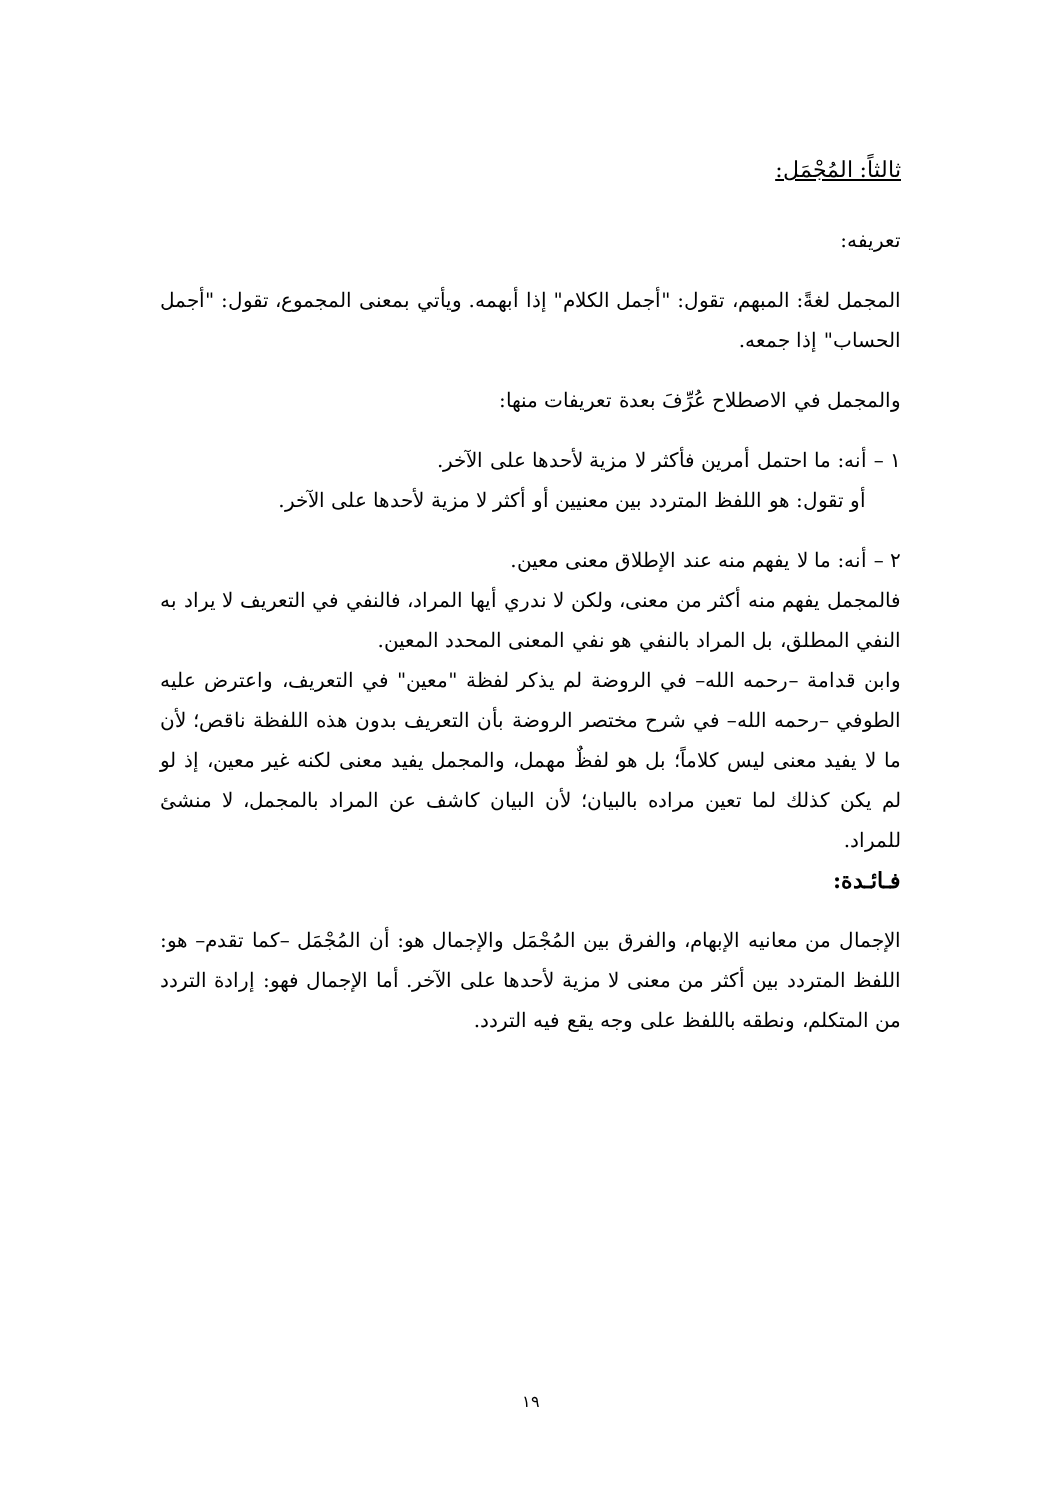ثالثاً: المُجْمَل:
تعريفه:
المجمل لغةً: المبهم، تقول: "أجمل الكلام" إذا أبهمه. ويأتي بمعنى المجموع، تقول: "أجمل الحساب" إذا جمعه.
والمجمل في الاصطلاح عُرِّفَ بعدة تعريفات منها:
١ – أنه: ما احتمل أمرين فأكثر لا مزية لأحدها على الآخر.
أو تقول: هو اللفظ المتردد بين معنيين أو أكثر لا مزية لأحدها على الآخر.
٢ – أنه: ما لا يفهم منه عند الإطلاق معنى معين.
فالمجمل يفهم منه أكثر من معنى، ولكن لا ندري أيها المراد، فالنفي في التعريف لا يراد به النفي المطلق، بل المراد بالنفي هو نفي المعنى المحدد المعين.
وابن قدامة –رحمه الله– في الروضة لم يذكر لفظة "معين" في التعريف، واعترض عليه الطوفي –رحمه الله– في شرح مختصر الروضة بأن التعريف بدون هذه اللفظة ناقص؛ لأن ما لا يفيد معنى ليس كلاماً؛ بل هو لفظٌ مهمل، والمجمل يفيد معنى لكنه غير معين، إذ لو لم يكن كذلك لما تعين مراده بالبيان؛ لأن البيان كاشف عن المراد بالمجمل، لا منشئ للمراد.
فـائـدة:
الإجمال من معانيه الإبهام، والفرق بين المُجْمَل والإجمال هو: أن المُجْمَل –كما تقدم– هو: اللفظ المتردد بين أكثر من معنى لا مزية لأحدها على الآخر. أما الإجمال فهو: إرادة التردد من المتكلم، ونطقه باللفظ على وجه يقع فيه التردد.
١٩